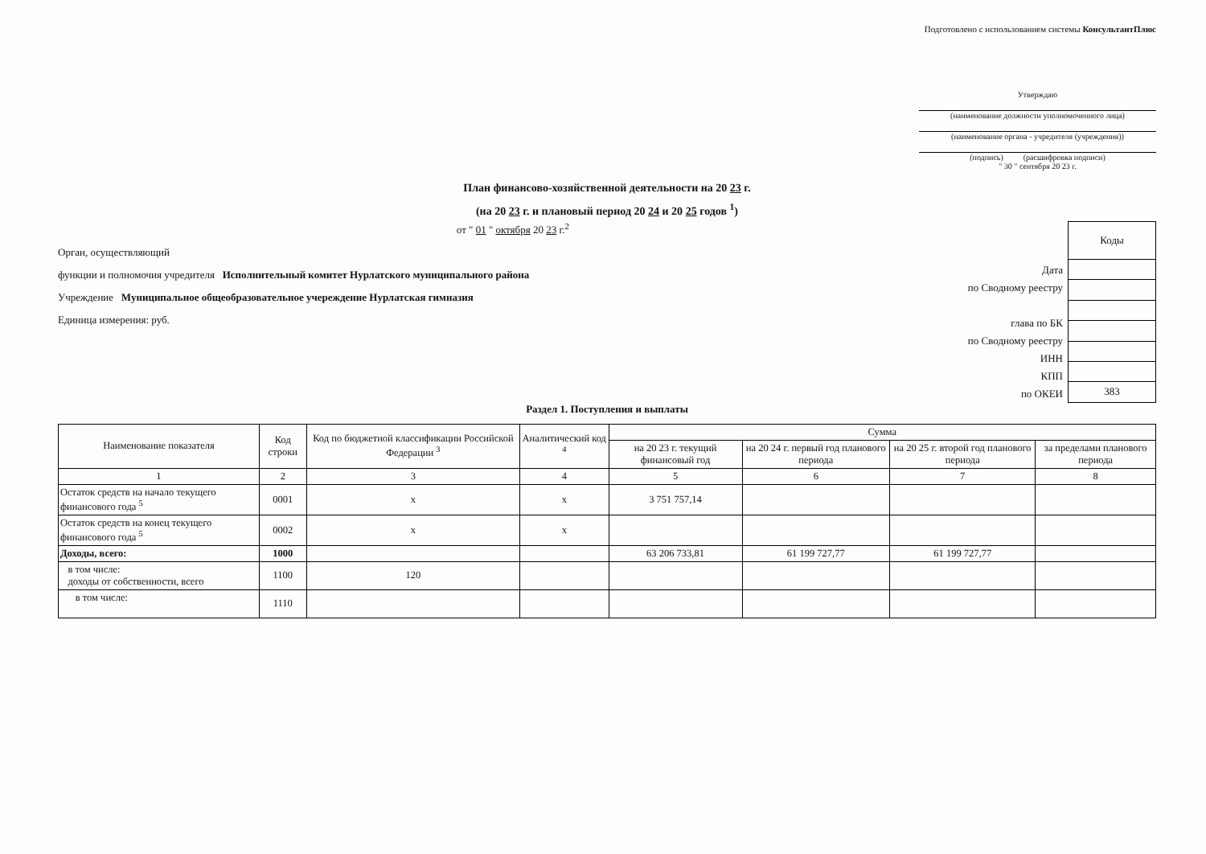Подготовлено с использованием системы КонсультантПлюс
Утверждаю
(наименование должности уполномоченного лица)
(наименование органа - учредителя (учреждения))
(подпись) (расшифровка подписи)
" 30 " сентября 20 23 г.
План финансово-хозяйственной деятельности на 20 23 г.
(на 20 23 г. и плановый период 20 24 и 20 25 годов <sup>1</sup>)
от " 01 " октября 20 23 г.<sup>2</sup>
Орган, осуществляющий
функции и полномочия учредителя Исполнительный комитет Нурлатского муниципального района
Учреждение Муниципальное общеобразовательное учереждение Нурлатская гимназия
Единица измерения: руб.
Дата
по Сводному реестру
глава по БК
по Сводному реестру
ИНН
КПП
по ОКЕИ
| Коды |
| 383 |
Раздел 1. Поступления и выплаты
| Наименование показателя | Код строки | Код по бюджетной классификации Российской Федерации <sup>3</sup> | Аналитический код <sup>4</sup> | Сумма | | | |
| --- | --- | --- | --- | --- | --- | --- | --- |
| | | | | на 20 23 г. текущий финансовый год | на 20 24 г. первый год планового периода | на 20 25 г. второй год планового периода | за пределами планового периода |
| 1 | 2 | 3 | 4 | 5 | 6 | 7 | 8 |
| Остаток средств на начало текущего финансового года <sup>5</sup> | 0001 | x | x | 3 751 757,14 | | | |
| Остаток средств на конец текущего финансового года <sup>5</sup> | 0002 | x | x | | | | |
| Доходы, всего: | 1000 | | | 63 206 733,81 | 61 199 727,77 | 61 199 727,77 | |
| в том числе: доходы от собственности, всего | 1100 | 120 | | | | | |
| в том числе: | 1110 | | | | | | |